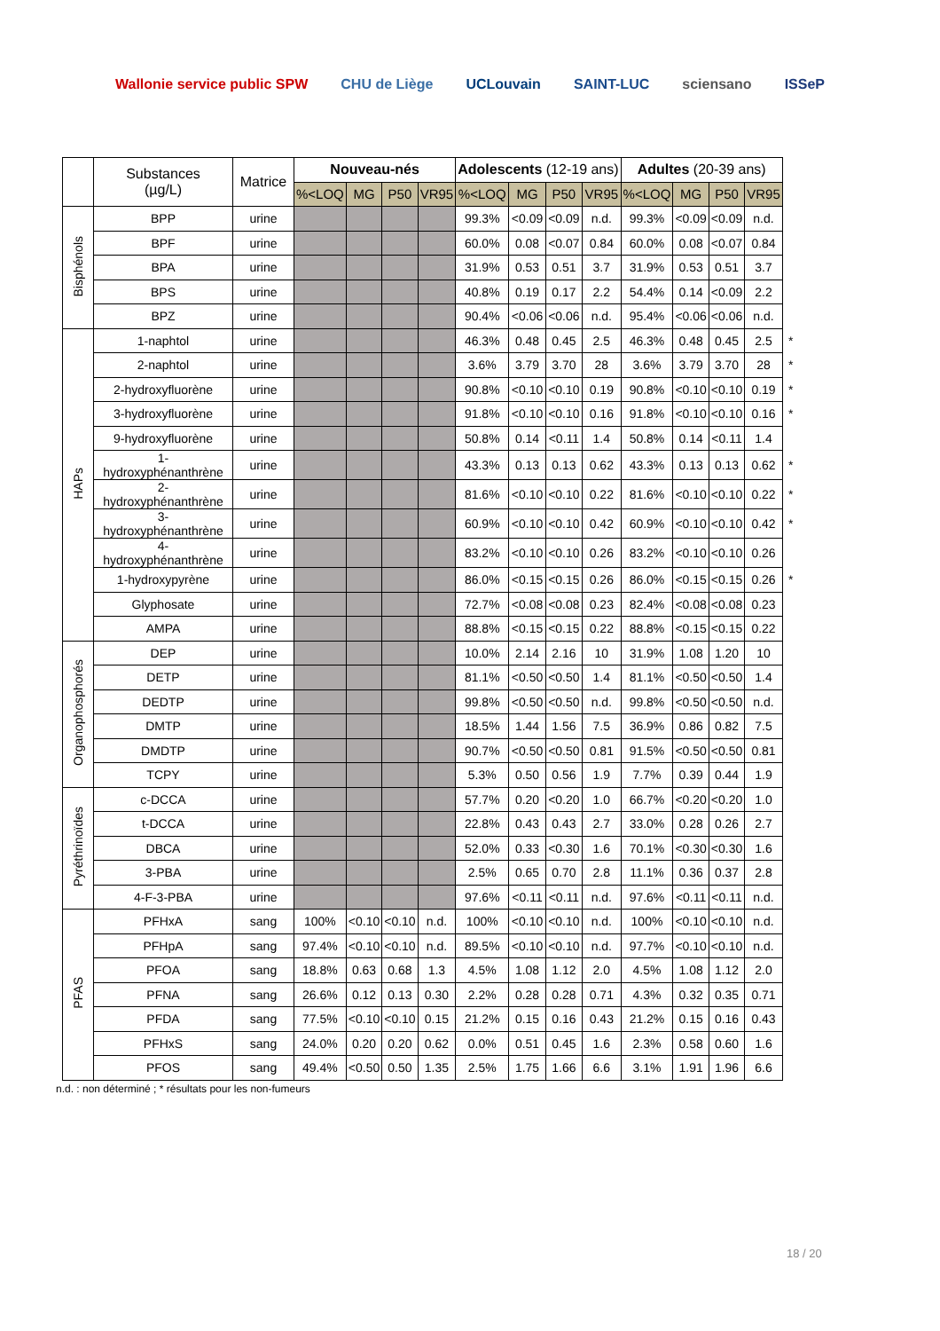Wallonie service public SPW CHU de Liège UCLouvain SAINT-LUC sciensano ISSeP
| | Substances (µg/L) | Matrice | Nouveau-nés | | | | Adolescents (12-19 ans) | | | | Adultes (20-39 ans) | | | | |
| | | | %<LOQ | MG | P50 | VR95 | %<LOQ | MG | P50 | VR95 | %<LOQ | MG | P50 | VR95 | |
| Bisphénols | BPP | urine | | | | | 99.3% | <0.09 | <0.09 | n.d. | 99.3% | <0.09 | <0.09 | n.d. | |
| | BPF | urine | | | | | 60.0% | 0.08 | <0.07 | 0.84 | 60.0% | 0.08 | <0.07 | 0.84 | |
| | BPA | urine | | | | | 31.9% | 0.53 | 0.51 | 3.7 | 31.9% | 0.53 | 0.51 | 3.7 | |
| | BPS | urine | | | | | 40.8% | 0.19 | 0.17 | 2.2 | 54.4% | 0.14 | <0.09 | 2.2 | |
| | BPZ | urine | | | | | 90.4% | <0.06 | <0.06 | n.d. | 95.4% | <0.06 | <0.06 | n.d. | |
| HAPs | 1-naphtol | urine | | | | | 46.3% | 0.48 | 0.45 | 2.5 | 46.3% | 0.48 | 0.45 | 2.5 | * |
| | 2-naphtol | urine | | | | | 3.6% | 3.79 | 3.70 | 28 | 3.6% | 3.79 | 3.70 | 28 | * |
| | 2-hydroxyfluorène | urine | | | | | 90.8% | <0.10 | <0.10 | 0.19 | 90.8% | <0.10 | <0.10 | 0.19 | * |
| | 3-hydroxyfluorène | urine | | | | | 91.8% | <0.10 | <0.10 | 0.16 | 91.8% | <0.10 | <0.10 | 0.16 | * |
| | 9-hydroxyfluorène | urine | | | | | 50.8% | 0.14 | <0.11 | 1.4 | 50.8% | 0.14 | <0.11 | 1.4 | |
| | 1- hydroxyphénanthrène | urine | | | | | 43.3% | 0.13 | 0.13 | 0.62 | 43.3% | 0.13 | 0.13 | 0.62 | * |
| | 2- hydroxyphénanthrène | urine | | | | | 81.6% | <0.10 | <0.10 | 0.22 | 81.6% | <0.10 | <0.10 | 0.22 | * |
| | 3- hydroxyphénanthrène | urine | | | | | 60.9% | <0.10 | <0.10 | 0.42 | 60.9% | <0.10 | <0.10 | 0.42 | * |
| | 4- hydroxyphénanthrène | urine | | | | | 83.2% | <0.10 | <0.10 | 0.26 | 83.2% | <0.10 | <0.10 | 0.26 | |
| | 1-hydroxypyrène | urine | | | | | 86.0% | <0.15 | <0.15 | 0.26 | 86.0% | <0.15 | <0.15 | 0.26 | * |
| | Glyphosate | urine | | | | | 72.7% | <0.08 | <0.08 | 0.23 | 82.4% | <0.08 | <0.08 | 0.23 | |
| | AMPA | urine | | | | | 88.8% | <0.15 | <0.15 | 0.22 | 88.8% | <0.15 | <0.15 | 0.22 | |
| Organophosphorés | DEP | urine | | | | | 10.0% | 2.14 | 2.16 | 10 | 31.9% | 1.08 | 1.20 | 10 | |
| | DETP | urine | | | | | 81.1% | <0.50 | <0.50 | 1.4 | 81.1% | <0.50 | <0.50 | 1.4 | |
| | DEDTP | urine | | | | | 99.8% | <0.50 | <0.50 | n.d. | 99.8% | <0.50 | <0.50 | n.d. | |
| | DMTP | urine | | | | | 18.5% | 1.44 | 1.56 | 7.5 | 36.9% | 0.86 | 0.82 | 7.5 | |
| | DMDTP | urine | | | | | 90.7% | <0.50 | <0.50 | 0.81 | 91.5% | <0.50 | <0.50 | 0.81 | |
| | TCPY | urine | | | | | 5.3% | 0.50 | 0.56 | 1.9 | 7.7% | 0.39 | 0.44 | 1.9 | |
| Pyréthrinoïdes | c-DCCA | urine | | | | | 57.7% | 0.20 | <0.20 | 1.0 | 66.7% | <0.20 | <0.20 | 1.0 | |
| | t-DCCA | urine | | | | | 22.8% | 0.43 | 0.43 | 2.7 | 33.0% | 0.28 | 0.26 | 2.7 | |
| | DBCA | urine | | | | | 52.0% | 0.33 | <0.30 | 1.6 | 70.1% | <0.30 | <0.30 | 1.6 | |
| | 3-PBA | urine | | | | | 2.5% | 0.65 | 0.70 | 2.8 | 11.1% | 0.36 | 0.37 | 2.8 | |
| | 4-F-3-PBA | urine | | | | | 97.6% | <0.11 | <0.11 | n.d. | 97.6% | <0.11 | <0.11 | n.d. | |
| PFAS | PFHxA | sang | 100% | <0.10 | <0.10 | n.d. | 100% | <0.10 | <0.10 | n.d. | 100% | <0.10 | <0.10 | n.d. | |
| | PFHpA | sang | 97.4% | <0.10 | <0.10 | n.d. | 89.5% | <0.10 | <0.10 | n.d. | 97.7% | <0.10 | <0.10 | n.d. | |
| | PFOA | sang | 18.8% | 0.63 | 0.68 | 1.3 | 4.5% | 1.08 | 1.12 | 2.0 | 4.5% | 1.08 | 1.12 | 2.0 | |
| | PFNA | sang | 26.6% | 0.12 | 0.13 | 0.30 | 2.2% | 0.28 | 0.28 | 0.71 | 4.3% | 0.32 | 0.35 | 0.71 | |
| | PFDA | sang | 77.5% | <0.10 | <0.10 | 0.15 | 21.2% | 0.15 | 0.16 | 0.43 | 21.2% | 0.15 | 0.16 | 0.43 | |
| | PFHxS | sang | 24.0% | 0.20 | 0.20 | 0.62 | 0.0% | 0.51 | 0.45 | 1.6 | 2.3% | 0.58 | 0.60 | 1.6 | |
| | PFOS | sang | 49.4% | <0.50 | 0.50 | 1.35 | 2.5% | 1.75 | 1.66 | 6.6 | 3.1% | 1.91 | 1.96 | 6.6 | |
n.d. : non déterminé ; * résultats pour les non-fumeurs
18 / 20